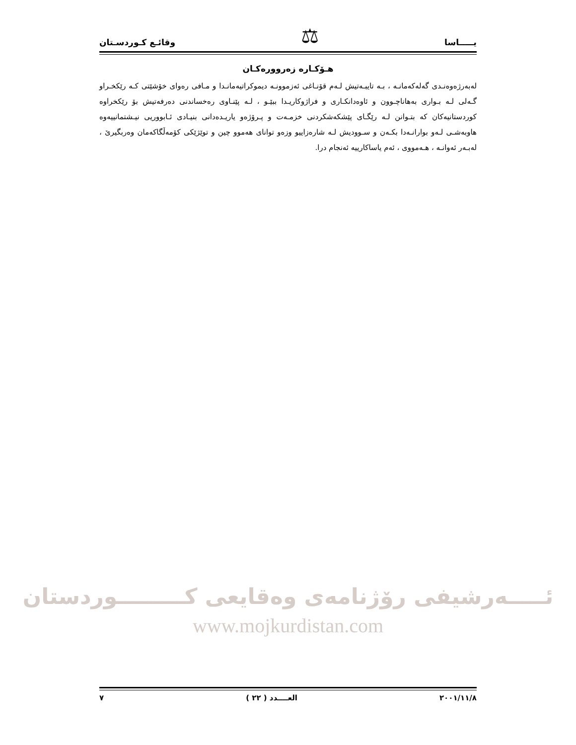يـــــاسا
⚖
وقائـع كـوردسـتان
هـۆكـاره زەروورەكـان
لەبەرژەوەنـدی گەلەكەمانـە ، بـە تايبـەتيش لـەم قۆنـاغی ئەزموونـە ديموكراتيەمانـدا و مـافی رەوای خۆشێتی كـە رێكخـراو گـەلی لـە بـواری بەهاناچـوون و ئاوەدانكـاری و فراژوكاريـدا ببێـو ، لـە پێنـاوی رەخساندنی دەرفەتيش بۆ رێكخراوە كوردستانيەكان كە بتـوانن لـە رێگـای پێشكەشكردنی خزمـەت و پـرۆژەو ياريـدەدانی بنيـادی ئـابووريی نيـشتمانیيەوە هاوبەشـی لـەو بوارانـەدا بكـەن و سـووديش لـە شارەزايیو وزەو توانای هەموو چين و توێژێكی كۆمەڵگاكەمان وەربگيرێ ، لەبـەر ئەوانـە ، هـەمووی ، ئەم ياساكارييە ئەنجام درا.
ئـــــەرشيفی رۆژنامەی وەقايعی كـــــــــوردستان
www.mojkurdistan.com
٢٠٠١/١١/٨ العــــدد ( ٢٢ ) ٧